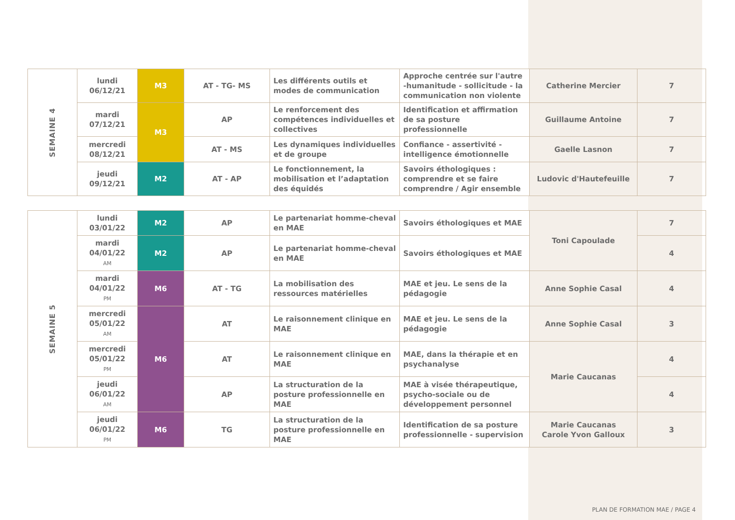| SEMAINE 4 | lundi 06/12/21 | M3 | AT - TG- MS | Les différents outils et modes de communication | Approche centrée sur l'autre -humanitude - sollicitude - la communication non violente | Catherine Mercier | 7 |
| | mardi 07/12/21 | M3 | AP | Le renforcement des compétences individuelles et collectives | Identification et affirmation de sa posture professionnelle | Guillaume Antoine | 7 |
| | mercredi 08/12/21 | | AT - MS | Les dynamiques individuelles et de groupe | Confiance - assertivité - intelligence émotionnelle | Gaelle Lasnon | 7 |
| | jeudi 09/12/21 | M2 | AT - AP | Le fonctionnement, la mobilisation et l’adaptation des équidés | Savoirs éthologiques : comprendre et se faire comprendre / Agir ensemble | Ludovic d'Hautefeuille | 7 |
| SEMAINE 5 | lundi 03/01/22 | M2 | AP | Le partenariat homme-cheval en MAE | Savoirs éthologiques et MAE | Toni Capoulade | 7 |
| | mardi 04/01/22 AM | M2 | AP | Le partenariat homme-cheval en MAE | Savoirs éthologiques et MAE | | 4 |
| | mardi 04/01/22 PM | M6 | AT - TG | La mobilisation des ressources matérielles | MAE et jeu. Le sens de la pédagogie | Anne Sophie Casal | 4 |
| | mercredi 05/01/22 AM | M6 | AT | Le raisonnement clinique en MAE | MAE et jeu. Le sens de la pédagogie | Anne Sophie Casal | 3 |
| | mercredi 05/01/22 PM | | AT | Le raisonnement clinique en MAE | MAE, dans la thérapie et en psychanalyse | Marie Caucanas | 4 |
| | jeudi 06/01/22 AM | | AP | La structuration de la posture professionnelle en MAE | MAE à visée thérapeutique, psycho-sociale ou de développement personnel | | 4 |
| | jeudi 06/01/22 PM | M6 | TG | La structuration de la posture professionnelle en MAE | Identification de sa posture professionnelle - supervision | Marie Caucanas Carole Yvon Galloux | 3 |
PLAN DE FORMATION MAE / PAGE 4